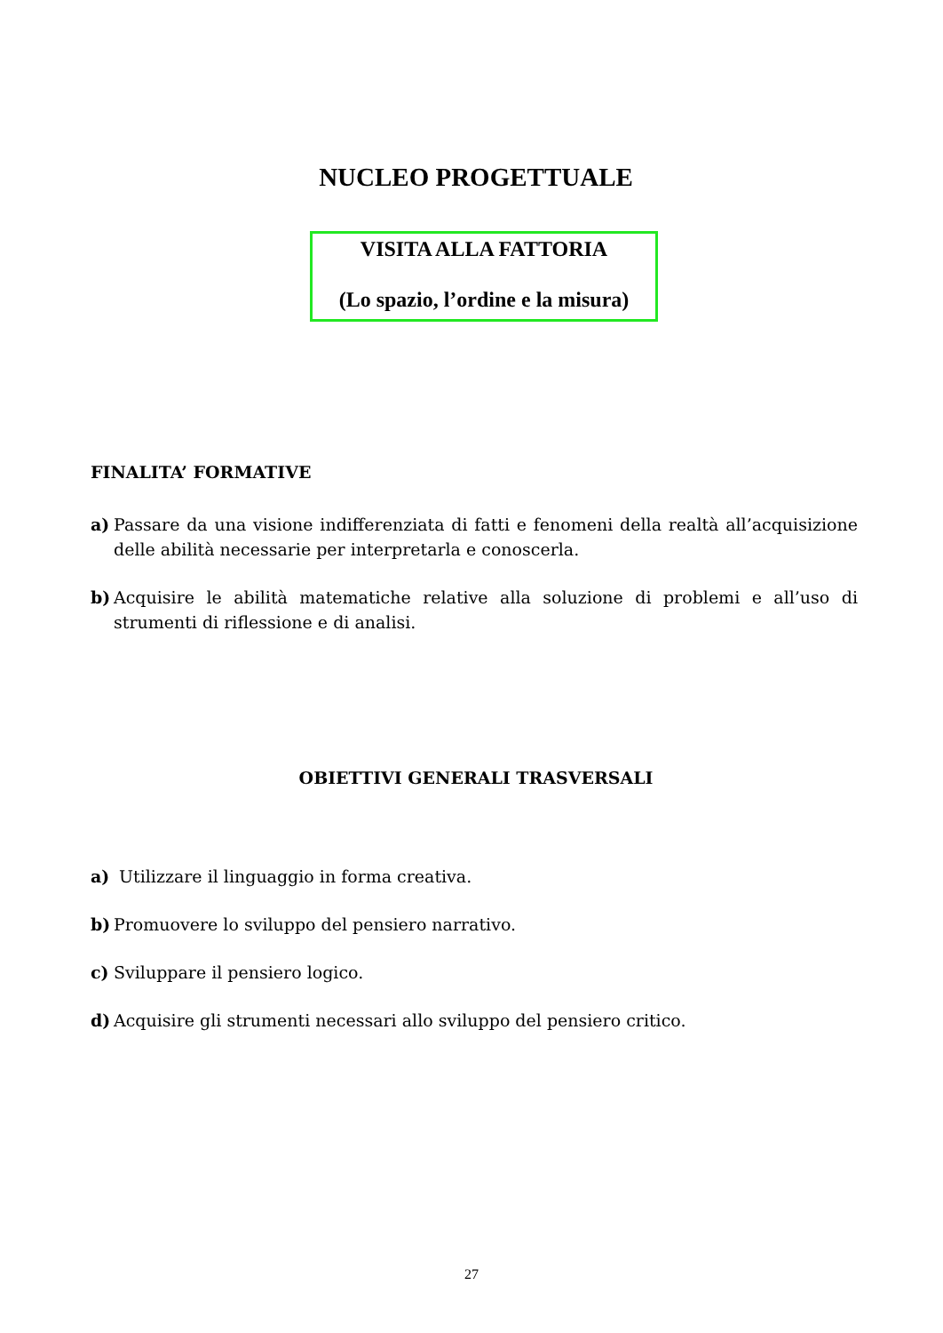NUCLEO PROGETTUALE
VISITA ALLA FATTORIA
(Lo spazio, l’ordine e la misura)
FINALITA’ FORMATIVE
a) Passare da una visione indifferenziata di fatti e fenomeni della realtà all’acquisizione delle abilità necessarie per interpretarla e conoscerla.
b) Acquisire le abilità matematiche relative alla soluzione di problemi e all’uso di strumenti di riflessione e di analisi.
OBIETTIVI GENERALI TRASVERSALI
a) Utilizzare il linguaggio in forma creativa.
b) Promuovere lo sviluppo del pensiero narrativo.
c) Sviluppare il pensiero logico.
d) Acquisire gli strumenti necessari allo sviluppo del pensiero critico.
27